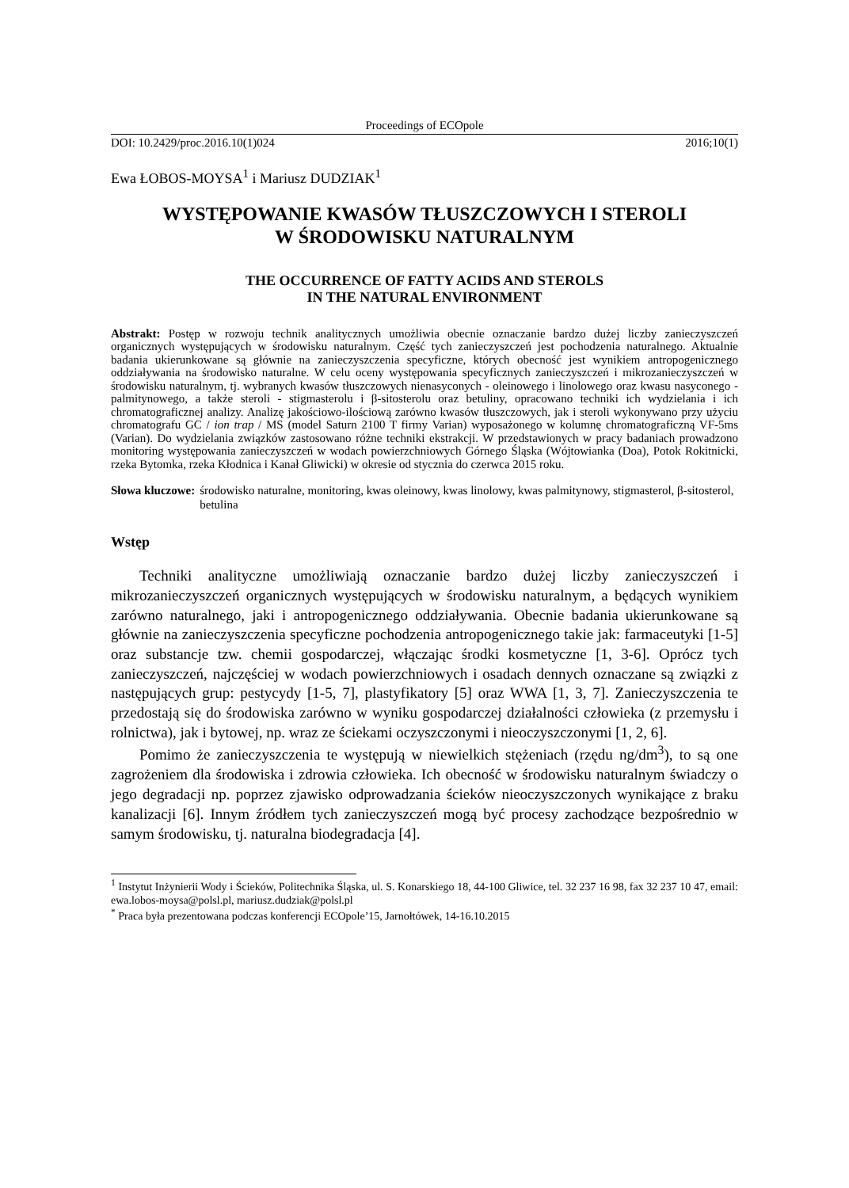Proceedings of ECOpole
DOI: 10.2429/proc.2016.10(1)024 2016;10(1)
Ewa ŁOBOS-MOYSA<sup>1</sup> i Mariusz DUDZIAK<sup>1</sup>
WYSTĘPOWANIE KWASÓW TŁUSZCZOWYCH I STEROLI
W ŚRODOWISKU NATURALNYM
THE OCCURRENCE OF FATTY ACIDS AND STEROLS
IN THE NATURAL ENVIRONMENT
Abstrakt: Postęp w rozwoju technik analitycznych umożliwia obecnie oznaczanie bardzo dużej liczby zanieczyszczeń organicznych występujących w środowisku naturalnym. Część tych zanieczyszczeń jest pochodzenia naturalnego. Aktualnie badania ukierunkowane są głównie na zanieczyszczenia specyficzne, których obecność jest wynikiem antropogenicznego oddziaływania na środowisko naturalne. W celu oceny występowania specyficznych zanieczyszczeń i mikrozanieczyszczeń w środowisku naturalnym, tj. wybranych kwasów tłuszczowych nienasyconych - oleinowego i linolowego oraz kwasu nasyconego - palmitynowego, a także steroli - stigmasterolu i β-sitosterolu oraz betuliny, opracowano techniki ich wydzielania i ich chromatograficznej analizy. Analizę jakościowo-ilościową zarówno kwasów tłuszczowych, jak i steroli wykonywano przy użyciu chromatografu GC / ion trap / MS (model Saturn 2100 T firmy Varian) wyposażonego w kolumnę chromatograficzną VF-5ms (Varian). Do wydzielania związków zastosowano różne techniki ekstrakcji. W przedstawionych w pracy badaniach prowadzono monitoring występowania zanieczyszczeń w wodach powierzchniowych Górnego Śląska (Wójtowianka (Doa), Potok Rokitnicki, rzeka Bytomka, rzeka Kłodnica i Kanał Gliwicki) w okresie od stycznia do czerwca 2015 roku.
Słowa kluczowe: środowisko naturalne, monitoring, kwas oleinowy, kwas linolowy, kwas palmitynowy, stigmasterol, β-sitosterol, betulina
Wstęp
Techniki analityczne umożliwiają oznaczanie bardzo dużej liczby zanieczyszczeń i mikrozanieczyszczeń organicznych występujących w środowisku naturalnym, a będących wynikiem zarówno naturalnego, jaki i antropogenicznego oddziaływania. Obecnie badania ukierunkowane są głównie na zanieczyszczenia specyficzne pochodzenia antropogenicznego takie jak: farmaceutyki [1-5] oraz substancje tzw. chemii gospodarczej, włączając środki kosmetyczne [1, 3-6]. Oprócz tych zanieczyszczeń, najczęściej w wodach powierzchniowych i osadach dennych oznaczane są związki z następujących grup: pestycydy [1-5, 7], plastyfikatory [5] oraz WWA [1, 3, 7]. Zanieczyszczenia te przedostają się do środowiska zarówno w wyniku gospodarczej działalności człowieka (z przemysłu i rolnictwa), jak i bytowej, np. wraz ze ściekami oczyszczonymi i nieoczyszczonymi [1, 2, 6].
Pomimo że zanieczyszczenia te występują w niewielkich stężeniach (rzędu ng/dm<sup>3</sup>), to są one zagrożeniem dla środowiska i zdrowia człowieka. Ich obecność w środowisku naturalnym świadczy o jego degradacji np. poprzez zjawisko odprowadzania ścieków nieoczyszczonych wynikające z braku kanalizacji [6]. Innym źródłem tych zanieczyszczeń mogą być procesy zachodzące bezpośrednio w samym środowisku, tj. naturalna biodegradacja [4].
<sup>1</sup> Instytut Inżynierii Wody i Ścieków, Politechnika Śląska, ul. S. Konarskiego 18, 44-100 Gliwice, tel. 32 237 16 98, fax 32 237 10 47, email: ewa.lobos-moysa@polsl.pl, mariusz.dudziak@polsl.pl
<sup>*</sup> Praca była prezentowana podczas konferencji ECOpole’15, Jarnołtówek, 14-16.10.2015